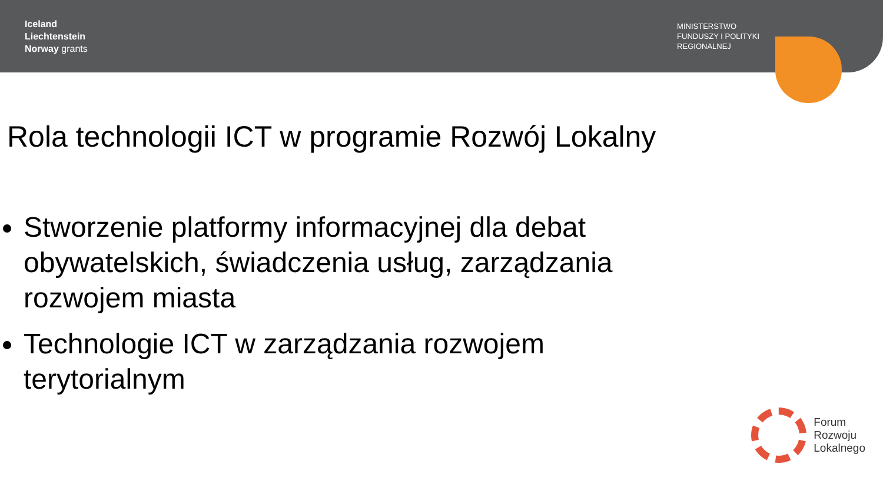Iceland
Liechtenstein
Norway grants
MINISTERSTWO
FUNDUSZY I POLITYKI
REGIONALNEJ
Rola technologii ICT w programie Rozwój Lokalny
Stworzenie platformy informacyjnej dla debat obywatelskich, świadczenia usług, zarządzania rozwojem miasta
Technologie ICT w zarządzania rozwojem terytorialnym
Forum
Rozwoju
Lokalnego